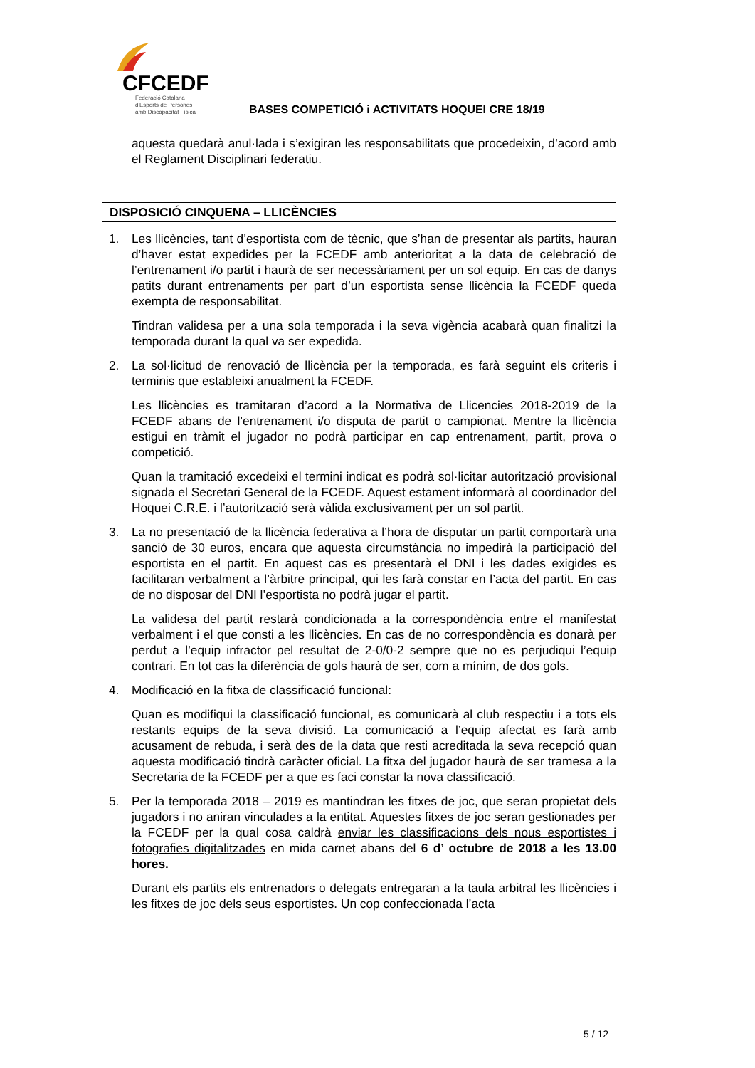CFCEDF
Federació Catalana
d'Esports de Persones
amb Discapacitat Física
BASES COMPETICIÓ i ACTIVITATS HOQUEI CRE 18/19
aquesta quedarà anul·lada i s’exigiran les responsabilitats que procedeixin, d’acord amb el Reglament Disciplinari federatiu.
DISPOSICIÓ CINQUENA – LLICÈNCIES
1.
Les llicències, tant d’esportista com de tècnic, que s’han de presentar als partits, hauran d’haver estat expedides per la FCEDF amb anterioritat a la data de celebració de l’entrenament i/o partit i haurà de ser necessàriament per un sol equip. En cas de danys patits durant entrenaments per part d’un esportista sense llicència la FCEDF queda exempta de responsabilitat.
Tindran validesa per a una sola temporada i la seva vigència acabarà quan finalitzi la temporada durant la qual va ser expedida.
2.
La sol·licitud de renovació de llicència per la temporada, es farà seguint els criteris i terminis que estableixi anualment la FCEDF.
Les llicències es tramitaran d’acord a la Normativa de Llicencies 2018-2019 de la FCEDF abans de l’entrenament i/o disputa de partit o campionat. Mentre la llicència estigui en tràmit el jugador no podrà participar en cap entrenament, partit, prova o competició.
Quan la tramitació excedeixi el termini indicat es podrà sol·licitar autorització provisional signada el Secretari General de la FCEDF. Aquest estament informarà al coordinador del Hoquei C.R.E. i l’autorització serà vàlida exclusivament per un sol partit.
3.
La no presentació de la llicència federativa a l’hora de disputar un partit comportarà una sanció de 30 euros, encara que aquesta circumstància no impedirà la participació del esportista en el partit. En aquest cas es presentarà el DNI i les dades exigides es facilitaran verbalment a l’àrbitre principal, qui les farà constar en l’acta del partit. En cas de no disposar del DNI l’esportista no podrà jugar el partit.
La validesa del partit restarà condicionada a la correspondència entre el manifestat verbalment i el que consti a les llicències. En cas de no correspondència es donarà per perdut a l’equip infractor pel resultat de 2-0/0-2 sempre que no es perjudiqui l’equip contrari. En tot cas la diferència de gols haurà de ser, com a mínim, de dos gols.
4.
Modificació en la fitxa de classificació funcional:
Quan es modifiqui la classificació funcional, es comunicarà al club respectiu i a tots els restants equips de la seva divisió. La comunicació a l’equip afectat es farà amb acusament de rebuda, i serà des de la data que resti acreditada la seva recepció quan aquesta modificació tindrà caràcter oficial. La fitxa del jugador haurà de ser tramesa a la Secretaria de la FCEDF per a que es faci constar la nova classificació.
5.
Per la temporada 2018 – 2019 es mantindran les fitxes de joc, que seran propietat dels jugadors i no aniran vinculades a la entitat. Aquestes fitxes de joc seran gestionades per la FCEDF per la qual cosa caldrà enviar les classificacions dels nous esportistes i fotografies digitalitzades en mida carnet abans del 6 d’ octubre de 2018 a les 13.00 hores.
Durant els partits els entrenadors o delegats entregaran a la taula arbitral les llicències i les fitxes de joc dels seus esportistes. Un cop confeccionada l’acta
5 / 12